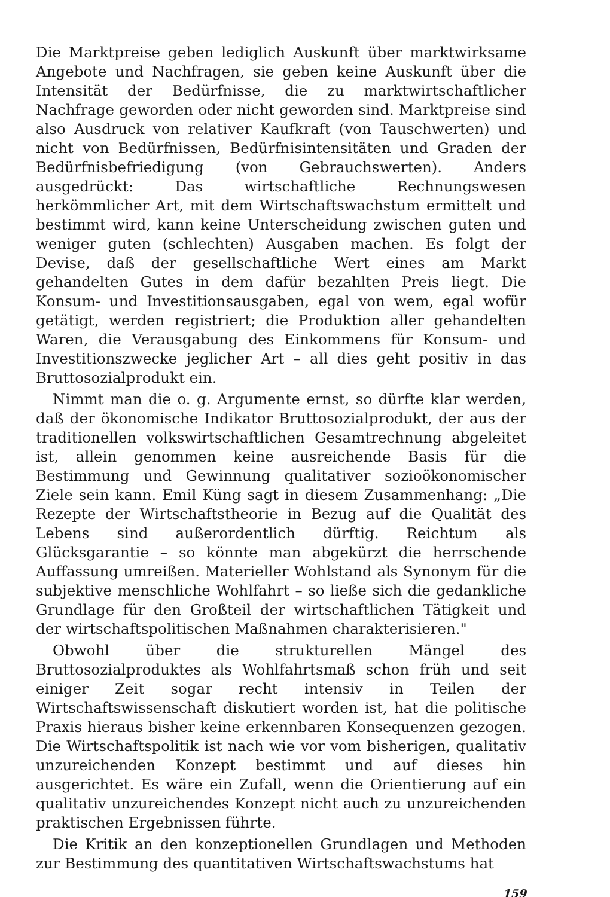Die Marktpreise geben lediglich Auskunft über marktwirksame Angebote und Nachfragen, sie geben keine Auskunft über die Intensität der Bedürfnisse, die zu marktwirtschaftlicher Nachfrage geworden oder nicht geworden sind. Marktpreise sind also Ausdruck von relativer Kaufkraft (von Tauschwerten) und nicht von Bedürfnissen, Bedürfnisintensitäten und Graden der Bedürfnisbefriedigung (von Gebrauchswerten). Anders ausgedrückt: Das wirtschaftliche Rechnungswesen herkömmlicher Art, mit dem Wirtschaftswachstum ermittelt und bestimmt wird, kann keine Unterscheidung zwischen guten und weniger guten (schlechten) Ausgaben machen. Es folgt der Devise, daß der gesellschaftliche Wert eines am Markt gehandelten Gutes in dem dafür bezahlten Preis liegt. Die Konsum- und Investitionsausgaben, egal von wem, egal wofür getätigt, werden registriert; die Produktion aller gehandelten Waren, die Verausgabung des Einkommens für Konsum- und Investitionszwecke jeglicher Art – all dies geht positiv in das Bruttosozialprodukt ein.
Nimmt man die o. g. Argumente ernst, so dürfte klar werden, daß der ökonomische Indikator Bruttosozialprodukt, der aus der traditionellen volkswirtschaftlichen Gesamtrechnung abgeleitet ist, allein genommen keine ausreichende Basis für die Bestimmung und Gewinnung qualitativer sozioökonomischer Ziele sein kann. Emil Küng sagt in diesem Zusammenhang: „Die Rezepte der Wirtschaftstheorie in Bezug auf die Qualität des Lebens sind außerordentlich dürftig. Reichtum als Glücksgarantie – so könnte man abgekürzt die herrschende Auffassung umreißen. Materieller Wohlstand als Synonym für die subjektive menschliche Wohlfahrt – so ließe sich die gedankliche Grundlage für den Großteil der wirtschaftlichen Tätigkeit und der wirtschaftspolitischen Maßnahmen charakterisieren."
Obwohl über die strukturellen Mängel des Bruttosozialproduktes als Wohlfahrtsmaß schon früh und seit einiger Zeit sogar recht intensiv in Teilen der Wirtschaftswissenschaft diskutiert worden ist, hat die politische Praxis hieraus bisher keine erkennbaren Konsequenzen gezogen. Die Wirtschaftspolitik ist nach wie vor vom bisherigen, qualitativ unzureichenden Konzept bestimmt und auf dieses hin ausgerichtet. Es wäre ein Zufall, wenn die Orientierung auf ein qualitativ unzureichendes Konzept nicht auch zu unzureichenden praktischen Ergebnissen führte.
Die Kritik an den konzeptionellen Grundlagen und Methoden zur Bestimmung des quantitativen Wirtschaftswachstums hat
159